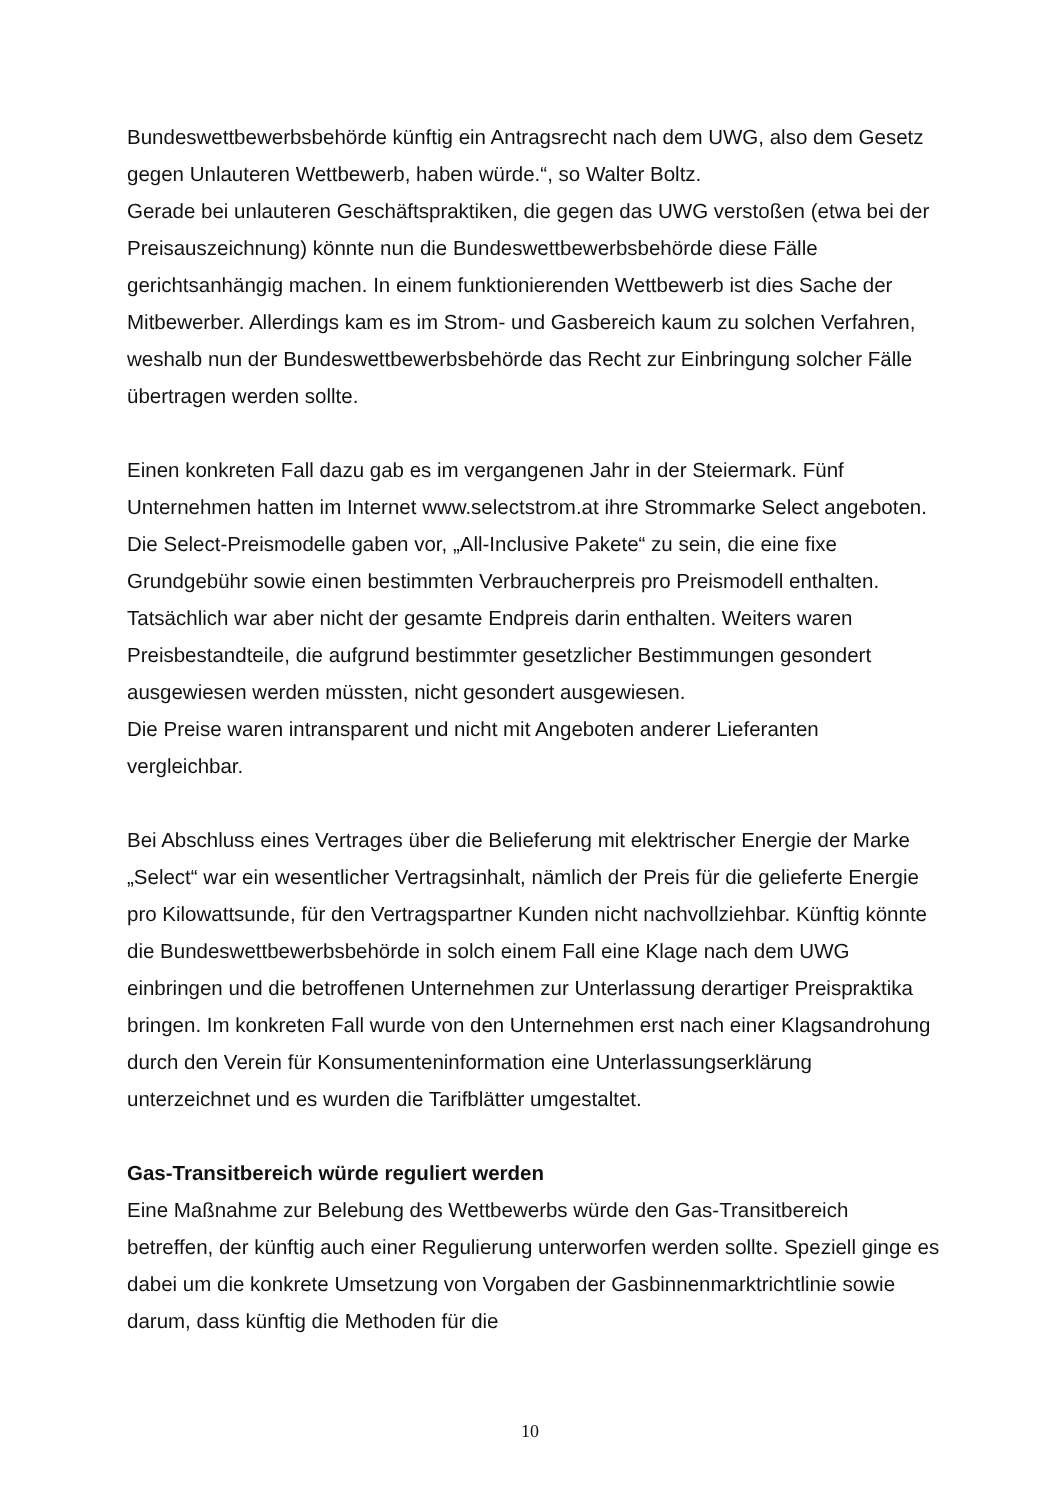Bundeswettbewerbsbehörde künftig ein Antragsrecht nach dem UWG, also dem Gesetz gegen Unlauteren Wettbewerb, haben würde.“, so Walter Boltz.
Gerade bei unlauteren Geschäftspraktiken, die gegen das UWG verstoßen (etwa bei der Preisauszeichnung) könnte nun die Bundeswettbewerbsbehörde diese Fälle gerichtsanhängig machen. In einem funktionierenden Wettbewerb ist dies Sache der Mitbewerber. Allerdings kam es im Strom- und Gasbereich kaum zu solchen Verfahren, weshalb nun der Bundeswettbewerbsbehörde das Recht zur Einbringung solcher Fälle übertragen werden sollte.
Einen konkreten Fall dazu gab es im vergangenen Jahr in der Steiermark. Fünf Unternehmen hatten im Internet www.selectstrom.at ihre Strommarke Select angeboten. Die Select-Preismodelle gaben vor, „All-Inclusive Pakete“ zu sein, die eine fixe Grundgebühr sowie einen bestimmten Verbraucherpreis pro Preismodell enthalten. Tatsächlich war aber nicht der gesamte Endpreis darin enthalten. Weiters waren Preisbestandteile, die aufgrund bestimmter gesetzlicher Bestimmungen gesondert ausgewiesen werden müssten, nicht gesondert ausgewiesen.
Die Preise waren intransparent und nicht mit Angeboten anderer Lieferanten vergleichbar.
Bei Abschluss eines Vertrages über die Belieferung mit elektrischer Energie der Marke „Select“ war ein wesentlicher Vertragsinhalt, nämlich der Preis für die gelieferte Energie pro Kilowattsunde, für den Vertragspartner Kunden nicht nachvollziehbar. Künftig könnte die Bundeswettbewerbsbehörde in solch einem Fall eine Klage nach dem UWG einbringen und die betroffenen Unternehmen zur Unterlassung derartiger Preispraktika bringen. Im konkreten Fall wurde von den Unternehmen erst nach einer Klagsandrohung durch den Verein für Konsumenteninformation eine Unterlassungserklärung unterzeichnet und es wurden die Tarifblätter umgestaltet.
Gas-Transitbereich würde reguliert werden
Eine Maßnahme zur Belebung des Wettbewerbs würde den Gas-Transitbereich betreffen, der künftig auch einer Regulierung unterworfen werden sollte. Speziell ginge es dabei um die konkrete Umsetzung von Vorgaben der Gasbinnenmarktrichtlinie sowie darum, dass künftig die Methoden für die
10